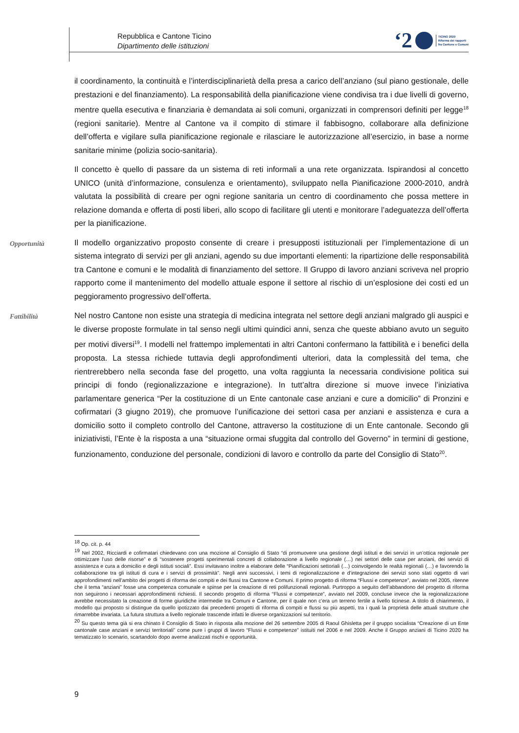Repubblica e Cantone Ticino
Dipartimento delle istituzioni
‘2 TICINO 2020
Riforma dei rapporti
fra Cantone e Comuni
il coordinamento, la continuità e l’interdisciplinarietà della presa a carico dell’anziano (sul piano gestionale, delle prestazioni e del finanziamento). La responsabilità della pianificazione viene condivisa tra i due livelli di governo, mentre quella esecutiva e finanziaria è demandata ai soli comuni, organizzati in comprensori definiti per legge<sup>18</sup> (regioni sanitarie). Mentre al Cantone va il compito di stimare il fabbisogno, collaborare alla definizione dell’offerta e vigilare sulla pianificazione regionale e rilasciare le autorizzazione all’esercizio, in base a norme sanitarie minime (polizia socio-sanitaria).
Il concetto è quello di passare da un sistema di reti informali a una rete organizzata. Ispirandosi al concetto UNICO (unità d’informazione, consulenza e orientamento), sviluppato nella Pianificazione 2000-2010, andrà valutata la possibilità di creare per ogni regione sanitaria un centro di coordinamento che possa mettere in relazione domanda e offerta di posti liberi, allo scopo di facilitare gli utenti e monitorare l’adeguatezza dell’offerta per la pianificazione.
Opportunità
Il modello organizzativo proposto consente di creare i presupposti istituzionali per l’implementazione di un sistema integrato di servizi per gli anziani, agendo su due importanti elementi: la ripartizione delle responsabilità tra Cantone e comuni e le modalità di finanziamento del settore. Il Gruppo di lavoro anziani scriveva nel proprio rapporto come il mantenimento del modello attuale espone il settore al rischio di un’esplosione dei costi ed un peggioramento progressivo dell’offerta.
Fattibilità
Nel nostro Cantone non esiste una strategia di medicina integrata nel settore degli anziani malgrado gli auspici e le diverse proposte formulate in tal senso negli ultimi quindici anni, senza che queste abbiano avuto un seguito per motivi diversi<sup>19</sup>. I modelli nel frattempo implementati in altri Cantoni confermano la fattibilità e i benefici della proposta. La stessa richiede tuttavia degli approfondimenti ulteriori, data la complessità del tema, che rientrerebbero nella seconda fase del progetto, una volta raggiunta la necessaria condivisione politica sui principi di fondo (regionalizzazione e integrazione). In tutt’altra direzione si muove invece l’iniziativa parlamentare generica “Per la costituzione di un Ente cantonale case anziani e cure a domicilio” di Pronzini e cofirmatari (3 giugno 2019), che promuove l’unificazione dei settori casa per anziani e assistenza e cura a domicilio sotto il completo controllo del Cantone, attraverso la costituzione di un Ente cantonale. Secondo gli iniziativisti, l’Ente è la risposta a una “situazione ormai sfuggita dal controllo del Governo” in termini di gestione, funzionamento, conduzione del personale, condizioni di lavoro e controllo da parte del Consiglio di Stato<sup>20</sup>.
<sup>18</sup> Op. cit. p. 44
<sup>19</sup> Nel 2002, Ricciardi e cofirmatari chiedevano con una mozione al Consiglio di Stato “di promuovere una gestione degli istituti e dei servizi in un’ottica regionale per ottimizzare l’uso delle risorse” e di “sostenere progetti sperimentali concreti di collaborazione a livello regionale (…) nei settori delle case per anziani, dei servizi di assistenza e cura a domicilio e degli istituti sociali”. Essi invitavano inoltre a elaborare delle “Pianificazioni settoriali (…) coinvolgendo le realtà regionali (…) e favorendo la collaborazione tra gli istituti di cura e i servizi di prossimità”. Negli anni successivi, i temi di regionalizzazione e d’integrazione dei servizi sono stati oggetto di vari approfondimenti nell’ambito dei progetti di riforma dei compiti e dei flussi tra Cantone e Comuni. Il primo progetto di riforma “Flussi e competenze”, avviato nel 2005, ritenne che il tema “anziani” fosse una competenza comunale e spinse per la creazione di reti polifunzionali regionali. Purtroppo a seguito dell’abbandono del progetto di riforma non seguirono i necessari approfondimenti richiesti. Il secondo progetto di riforma “Flussi e competenze”, avviato nel 2009, concluse invece che la regionalizzazione avrebbe necessitato la creazione di forme giuridiche intermedie tra Comuni e Cantone, per il quale non c’era un terreno fertile a livello ticinese. A titolo di chiarimento, il modello qui proposto si distingue da quello ipotizzato dai precedenti progetti di riforma di compiti e flussi su più aspetti, tra i quali la proprietà delle attuali strutture che rimarrebbe invariata. La futura struttura a livello regionale trascende infatti le diverse organizzazioni sul territorio.
<sup>20</sup> Su questo tema già si era chinato il Consiglio di Stato in risposta alla mozione del 26 settembre 2005 di Raoul Ghisletta per il gruppo socialista “Creazione di un Ente cantonale case anziani e servizi territoriali” come pure i gruppi di lavoro “Flussi e competenze” istituiti nel 2006 e nel 2009. Anche il Gruppo anziani di Ticino 2020 ha tematizzato lo scenario, scartandolo dopo averne analizzati rischi e opportunità.
9